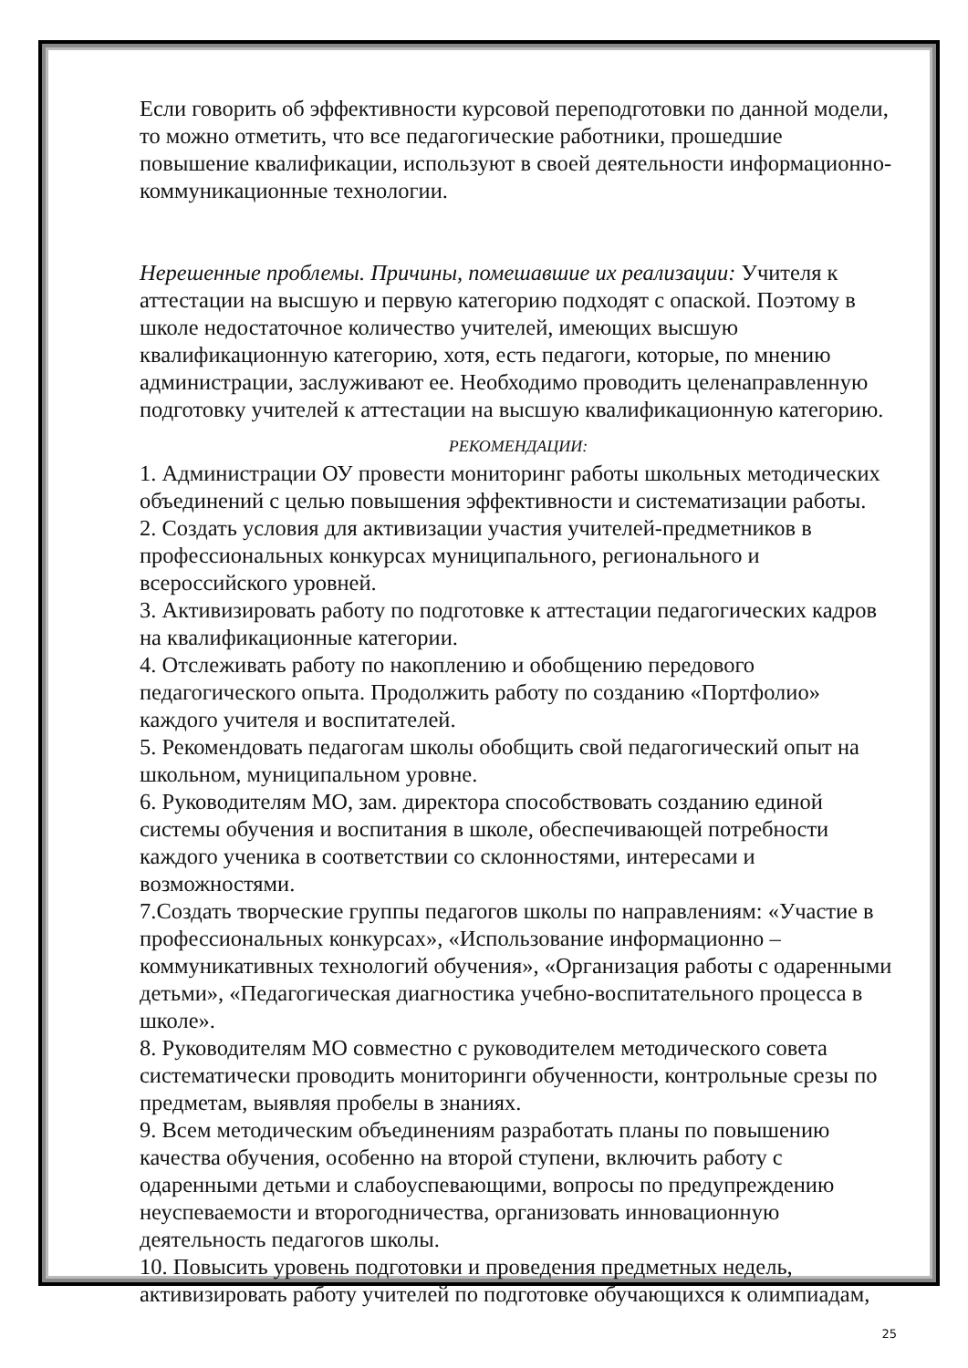Если говорить об эффективности курсовой переподготовки по данной модели, то можно отметить, что все педагогические работники, прошедшие повышение квалификации, используют в своей деятельности информационно-коммуникационные технологии.
Нерешенные проблемы. Причины, помешавшие их реализации: Учителя к аттестации на высшую и первую категорию подходят с опаской. Поэтому в школе недостаточное количество учителей, имеющих высшую квалификационную категорию, хотя, есть педагоги, которые, по мнению администрации, заслуживают ее. Необходимо проводить целенаправленную подготовку учителей к аттестации на высшую квалификационную категорию.
РЕКОМЕНДАЦИИ:
1. Администрации ОУ провести мониторинг работы школьных методических объединений с целью повышения эффективности и систематизации работы.
2. Создать условия для активизации участия учителей-предметников в профессиональных конкурсах муниципального, регионального и всероссийского уровней.
3. Активизировать работу по подготовке к аттестации педагогических кадров на квалификационные категории.
4. Отслеживать работу по накоплению и обобщению передового педагогического опыта. Продолжить работу по созданию «Портфолио» каждого учителя и воспитателей.
5. Рекомендовать педагогам школы обобщить свой педагогический опыт на школьном, муниципальном уровне.
6. Руководителям МО, зам. директора способствовать созданию единой системы обучения и воспитания в школе, обеспечивающей потребности каждого ученика в соответствии со склонностями, интересами и возможностями.
7.Создать творческие группы педагогов школы по направлениям: «Участие в профессиональных конкурсах», «Использование информационно – коммуникативных технологий обучения», «Организация работы с одаренными детьми», «Педагогическая диагностика учебно-воспитательного процесса в школе».
8. Руководителям МО совместно с руководителем методического совета систематически проводить мониторинги обученности, контрольные срезы по предметам, выявляя пробелы в знаниях.
9. Всем методическим объединениям разработать планы по повышению качества обучения, особенно на второй ступени, включить работу с одаренными детьми и слабоуспевающими, вопросы по предупреждению неуспеваемости и второгодничества, организовать инновационную деятельность педагогов школы.
10. Повысить уровень подготовки и проведения предметных недель, активизировать работу учителей по подготовке обучающихся к олимпиадам,
25